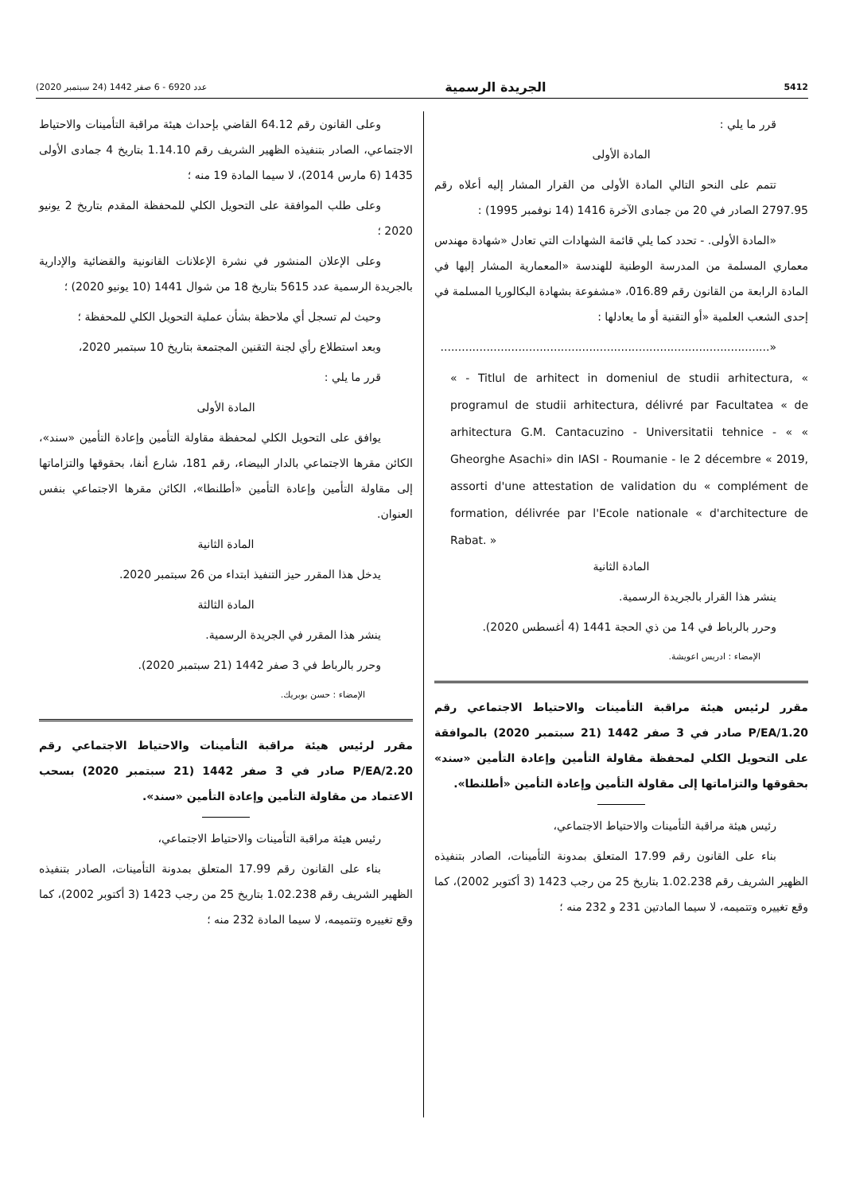5412 الجريدة الرسمية عدد 6920 - 6 صفر 1442 (24 سبتمبر 2020)
قرر ما يلي :
المادة الأولى
تتمم على النحو التالي المادة الأولى من القرار المشار إليه أعلاه رقم 2797.95 الصادر في 20 من جمادى الآخرة 1416 (14 نوفمبر 1995) :
«المادة الأولى. - تحدد كما يلي قائمة الشهادات التي تعادل «شهادة مهندس معماري المسلمة من المدرسة الوطنية للهندسة «المعمارية المشار إليها في المادة الرابعة من القانون رقم 016.89، «مشفوعة بشهادة البكالوريا المسلمة في إحدى الشعب العلمية «أو التقنية أو ما يعادلها :
«.............................................................................................
« - Titlul de arhitect in domeniul de studii arhitectura, « programul de studii arhitectura, délivré par Facultatea « de arhitectura G.M. Cantacuzino - Universitatii tehnice - « « Gheorghe Asachi» din IASI - Roumanie - le 2 décembre « 2019, assorti d'une attestation de validation du « complément de formation, délivrée par l'Ecole nationale « d'architecture de Rabat. »
المادة الثانية
ينشر هذا القرار بالجريدة الرسمية.
وحرر بالرباط في 14 من ذي الحجة 1441 (4 أغسطس 2020).
الإمضاء : ادريس اعويشة.
مقرر لرئيس هيئة مراقبة التأمينات والاحتياط الاجتماعي رقم P/EA/1.20 صادر في 3 صفر 1442 (21 سبتمبر 2020) بالموافقة على التحويل الكلي لمحفظة مقاولة التأمين وإعادة التأمين «سند» بحقوقها والتزاماتها إلى مقاولة التأمين وإعادة التأمين «أطلنطا».
رئيس هيئة مراقبة التأمينات والاحتياط الاجتماعي،
بناء على القانون رقم 17.99 المتعلق بمدونة التأمينات، الصادر بتنفيذه الظهير الشريف رقم 1.02.238 بتاريخ 25 من رجب 1423 (3 أكتوبر 2002)، كما وقع تغييره وتتميمه، لا سيما المادتين 231 و 232 منه ؛
وعلى القانون رقم 64.12 القاضي بإحداث هيئة مراقبة التأمينات والاحتياط الاجتماعي، الصادر بتنفيذه الظهير الشريف رقم 1.14.10 بتاريخ 4 جمادى الأولى 1435 (6 مارس 2014)، لا سيما المادة 19 منه ؛
وعلى طلب الموافقة على التحويل الكلي للمحفظة المقدم بتاريخ 2 يونيو 2020 ؛
وعلى الإعلان المنشور في نشرة الإعلانات القانونية والقضائية والإدارية بالجريدة الرسمية عدد 5615 بتاريخ 18 من شوال 1441 (10 يونيو 2020) ؛
وحيث لم تسجل أي ملاحظة بشأن عملية التحويل الكلي للمحفظة ؛
وبعد استطلاع رأي لجنة التقنين المجتمعة بتاريخ 10 سبتمبر 2020،
قرر ما يلي :
المادة الأولى
يوافق على التحويل الكلي لمحفظة مقاولة التأمين وإعادة التأمين «سند»، الكائن مقرها الاجتماعي بالدار البيضاء، رقم 181، شارع أنفا، بحقوقها والتزاماتها إلى مقاولة التأمين وإعادة التأمين «أطلنطا»، الكائن مقرها الاجتماعي بنفس العنوان.
المادة الثانية
يدخل هذا المقرر حيز التنفيذ ابتداء من 26 سبتمبر 2020.
المادة الثالثة
ينشر هذا المقرر في الجريدة الرسمية.
وحرر بالرباط في 3 صفر 1442 (21 سبتمبر 2020).
الإمضاء : حسن بوبريك.
مقرر لرئيس هيئة مراقبة التأمينات والاحتياط الاجتماعي رقم P/EA/2.20 صادر في 3 صفر 1442 (21 سبتمبر 2020) بسحب الاعتماد من مقاولة التأمين وإعادة التأمين «سند».
رئيس هيئة مراقبة التأمينات والاحتياط الاجتماعي،
بناء على القانون رقم 17.99 المتعلق بمدونة التأمينات، الصادر بتنفيذه الظهير الشريف رقم 1.02.238 بتاريخ 25 من رجب 1423 (3 أكتوبر 2002)، كما وقع تغييره وتتميمه، لا سيما المادة 232 منه ؛